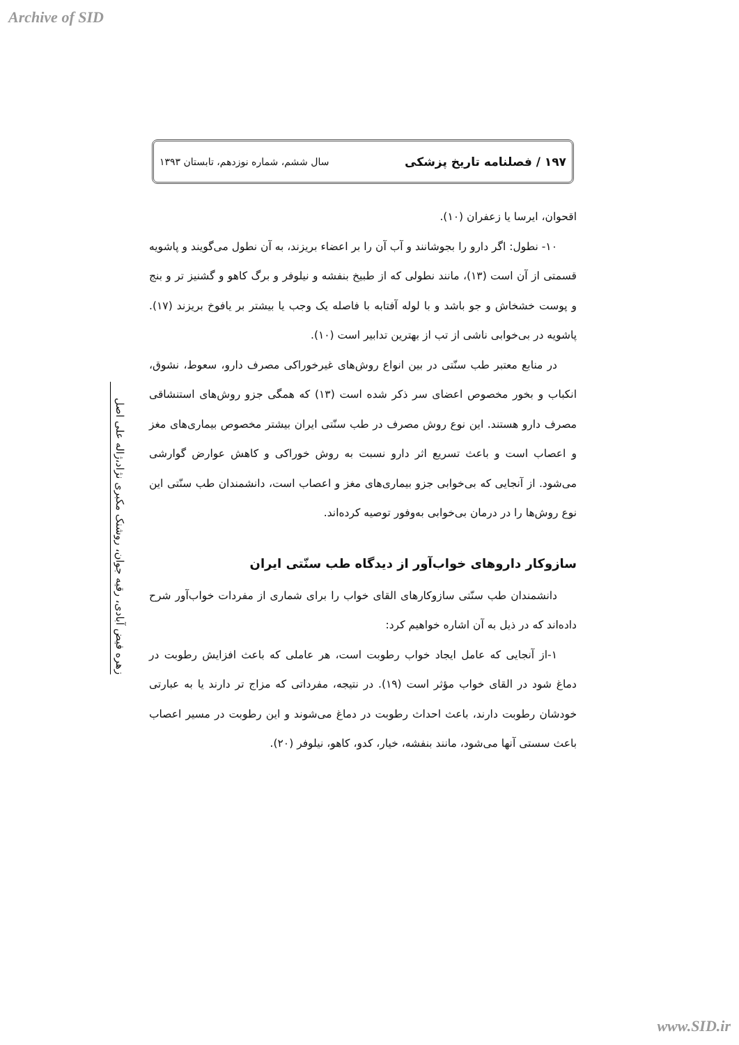Archive of SID
۱۹۷ / فصلنامه تاریخ پزشکی سال ششم، شماره نوزدهم، تابستان ۱۳۹۳
زهره فیض آبادی، رقیه جوان، روشنک مکبری نژاد،ژاله علی اصل
اقحوان، ایرسا یا زعفران (۱۰).
۱۰- نطول: اگر دارو را بجوشانند و آب آن را بر اعضاء بریزند، به آن نطول می‌گویند و پاشویه قسمتی از آن است (۱۳)، مانند نطولی که از طبیخ بنفشه و نیلوفر و برگ کاهو و گشنیز تر و بنج و پوست خشخاش و جو باشد و با لوله آفتابه با فاصله یک وجب یا بیشتر بر یافوخ بریزند (۱۷). پاشویه در بی‌خوابی ناشی از تب از بهترین تدابیر است (۱۰).
در منابع معتبر طب سنّتی در بین انواع روش‌های غیرخوراکی مصرف دارو، سعوط، نشوق، انکباب و بخور مخصوص اعضای سر ذکر شده است (۱۳) که همگی جزو روش‌های استنشاقی مصرف دارو هستند. این نوع روش مصرف در طب سنّتی ایران بیشتر مخصوص بیماری‌های مغز و اعصاب است و باعث تسریع اثر دارو نسبت به روش خوراکی و کاهش عوارض گوارشی می‌شود. از آنجایی که بی‌خوابی جزو بیماری‌های مغز و اعصاب است، دانشمندان طب سنّتی این نوع روش‌ها را در درمان بی‌خوابی به‌وفور توصیه کرده‌اند.
سازوکار داروهای خواب‌آور از دیدگاه طب سنّتی ایران
دانشمندان طب سنّتی سازوکارهای القای خواب را برای شماری از مفردات خواب‌آور شرح داده‌اند که در ذیل به آن اشاره خواهیم کرد:
۱-از آنجایی که عامل ایجاد خواب رطوبت است، هر عاملی که باعث افزایش رطوبت در دماغ شود در القای خواب مؤثر است (۱۹). در نتیجه، مفرداتی که مزاج تر دارند یا به عبارتی خودشان رطوبت دارند، باعث احداث رطوبت در دماغ می‌شوند و این رطوبت در مسیر اعصاب باعث سستی آنها می‌شود، مانند بنفشه، خیار، کدو، کاهو، نیلوفر (۲۰).
www.SID.ir